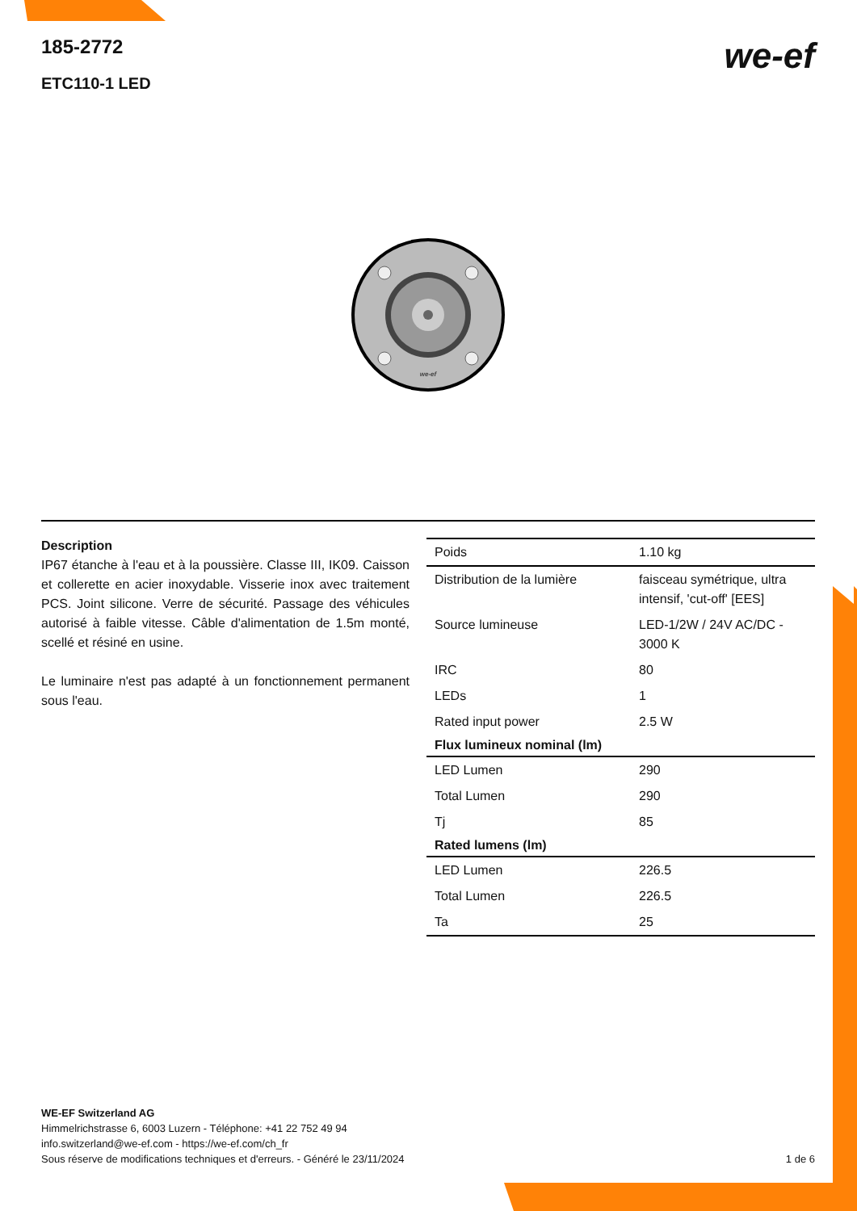185-2772
ETC110-1 LED
we-ef
we-ef
Description
IP67 étanche à l'eau et à la poussière. Classe III, IK09. Caisson et collerette en acier inoxydable. Visserie inox avec traitement PCS. Joint silicone. Verre de sécurité. Passage des véhicules autorisé à faible vitesse. Câble d'alimentation de 1.5m monté, scellé et résiné en usine.
Le luminaire n'est pas adapté à un fonctionnement permanent sous l'eau.
| Poids | 1.10 kg |
| Distribution de la lumière | faisceau symétrique, ultra intensif, 'cut-off' [EES] |
| Source lumineuse | LED-1/2W / 24V AC/DC - 3000 K |
| IRC | 80 |
| LEDs | 1 |
| Rated input power | 2.5 W |
| Flux lumineux nominal (lm) | |
| LED Lumen | 290 |
| Total Lumen | 290 |
| Tj | 85 |
| Rated lumens (lm) | |
| LED Lumen | 226.5 |
| Total Lumen | 226.5 |
| Ta | 25 |
WE-EF Switzerland AG
Himmelrichstrasse 6, 6003 Luzern - Téléphone: +41 22 752 49 94
info.switzerland@we-ef.com - https://we-ef.com/ch_fr
Sous réserve de modifications techniques et d'erreurs. - Généré le 23/11/2024
1 de 6